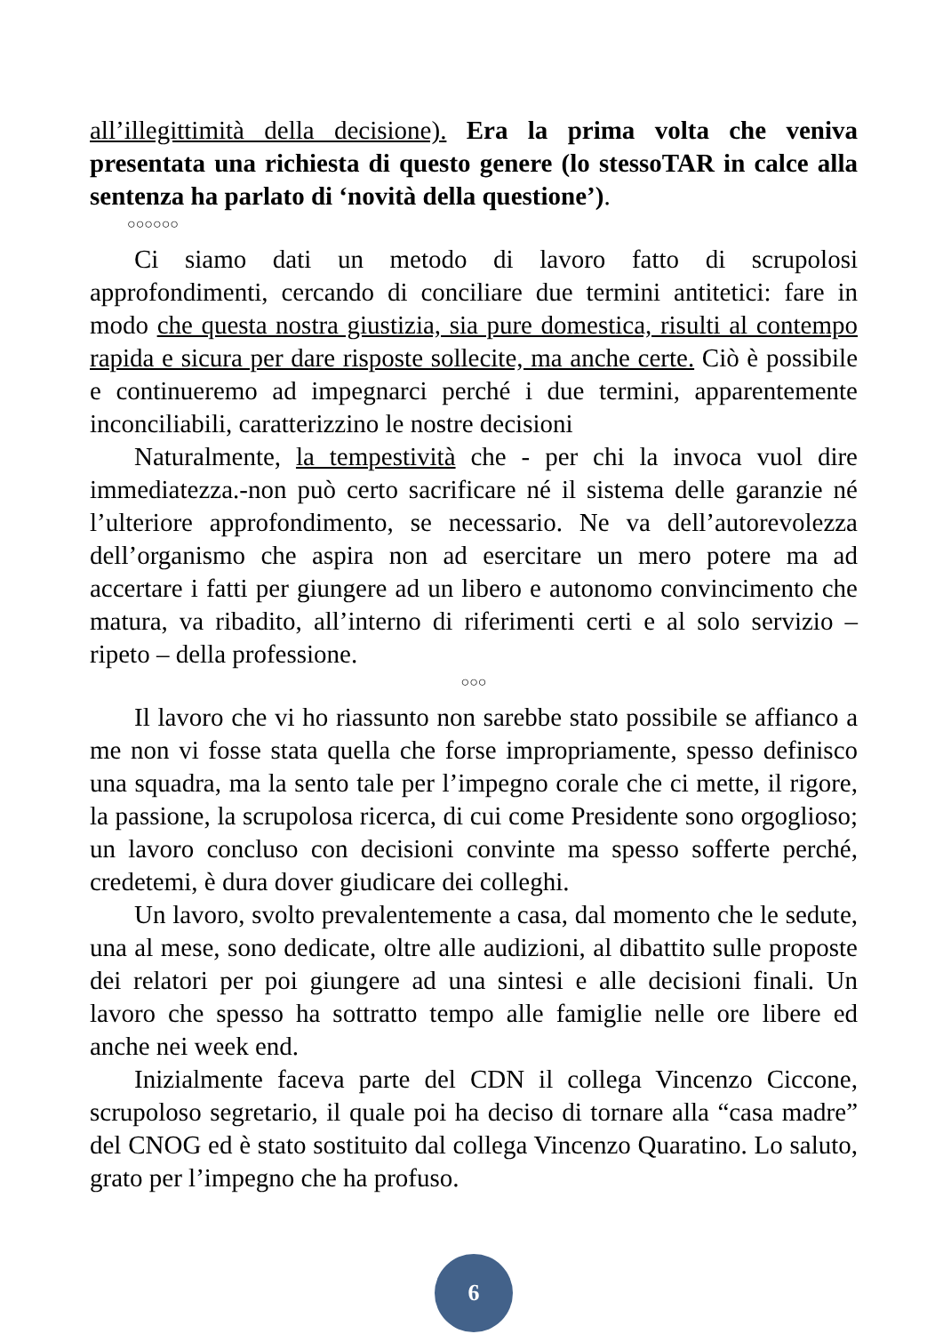all’illegittimità della decisione). Era la prima volta che veniva presentata una richiesta di questo genere (lo stessoTAR in calce alla sentenza ha parlato di ‘novità della questione’).
○○○○○○
Ci siamo dati un metodo di lavoro fatto di scrupolosi approfondimenti, cercando di conciliare due termini antitetici: fare in modo che questa nostra giustizia, sia pure domestica, risulti al contempo rapida e sicura per dare risposte sollecite, ma anche certe. Ciò è possibile e continueremo ad impegnarci perché i due termini, apparentemente inconciliabili, caratterizzino le nostre decisioni
Naturalmente, la tempestività che - per chi la invoca vuol dire immediatezza.-non può certo sacrificare né il sistema delle garanzie né l’ulteriore approfondimento, se necessario. Ne va dell’autorevolezza dell’organismo che aspira non ad esercitare un mero potere ma ad accertare i fatti per giungere ad un libero e autonomo convincimento che matura, va ribadito, all’interno di riferimenti certi e al solo servizio – ripeto – della professione.
○○○
Il lavoro che vi ho riassunto non sarebbe stato possibile se affianco a me non vi fosse stata quella che forse impropriamente, spesso definisco una squadra, ma la sento tale per l’impegno corale che ci mette, il rigore, la passione, la scrupolosa ricerca, di cui come Presidente sono orgoglioso; un lavoro concluso con decisioni convinte ma spesso sofferte perché, credetemi, è dura dover giudicare dei colleghi.
Un lavoro, svolto prevalentemente a casa, dal momento che le sedute, una al mese, sono dedicate, oltre alle audizioni, al dibattito sulle proposte dei relatori per poi giungere ad una sintesi e alle decisioni finali. Un lavoro che spesso ha sottratto tempo alle famiglie nelle ore libere ed anche nei week end.
Inizialmente faceva parte del CDN il collega Vincenzo Ciccone, scrupoloso segretario, il quale poi ha deciso di tornare alla “casa madre” del CNOG ed è stato sostituito dal collega Vincenzo Quaratino. Lo saluto, grato per l’impegno che ha profuso.
6